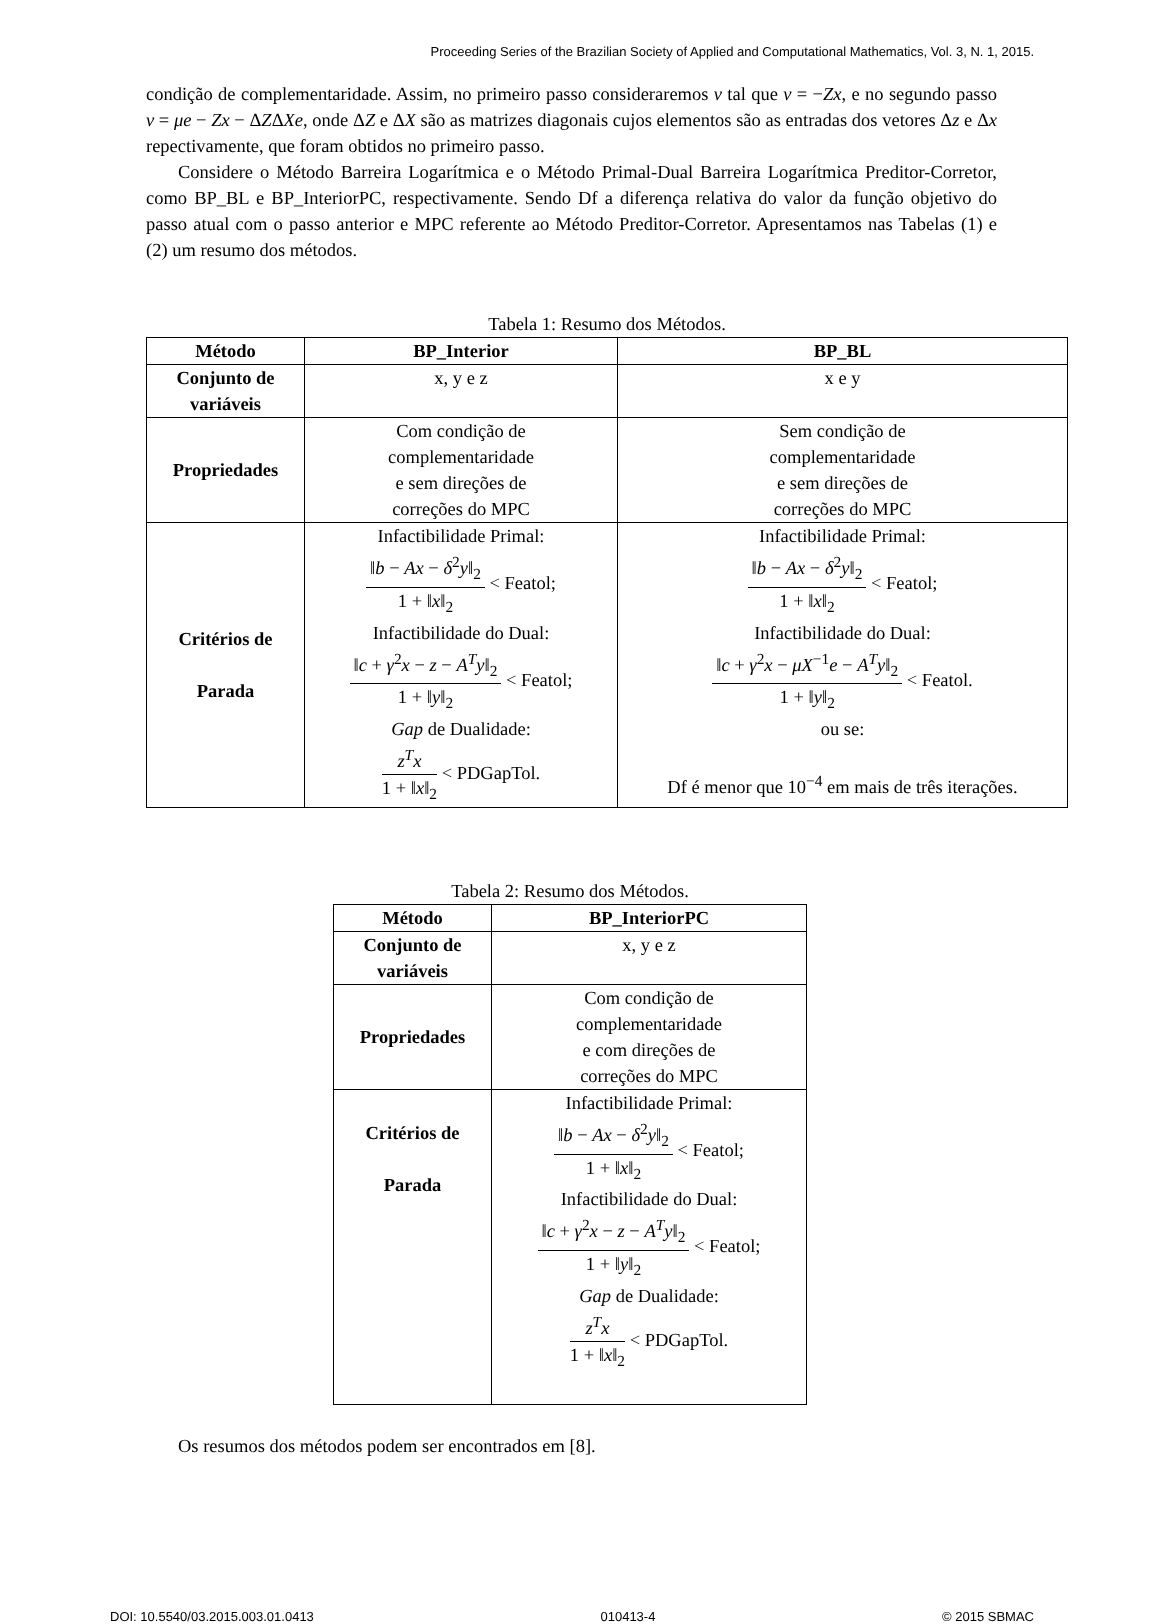Proceeding Series of the Brazilian Society of Applied and Computational Mathematics, Vol. 3, N. 1, 2015.
condição de complementaridade. Assim, no primeiro passo consideraremos v tal que v = −Zx, e no segundo passo v = μe − Zx − ΔZΔXe, onde ΔZ e ΔX são as matrizes diagonais cujos elementos são as entradas dos vetores Δz e Δx repectivamente, que foram obtidos no primeiro passo.
Considere o Método Barreira Logarítmica e o Método Primal-Dual Barreira Logarítmica Preditor-Corretor, como BP_BL e BP_InteriorPC, respectivamente. Sendo Df a diferença relativa do valor da função objetivo do passo atual com o passo anterior e MPC referente ao Método Preditor-Corretor. Apresentamos nas Tabelas (1) e (2) um resumo dos métodos.
Tabela 1: Resumo dos Métodos.
| Método | BP_Interior | BP_BL |
| --- | --- | --- |
| Conjunto de variáveis | x, y e z | x e y |
| Propriedades | Com condição de complementaridade e sem direções de correções do MPC | Sem condição de complementaridade e sem direções de correções do MPC |
| Critérios de Parada | Infactibilidade Primal: ‖ b − Ax − δ<sup>2</sup> y ‖<sub>2</sub> 1 + ‖ x ‖<sub>2</sub> < Featol; Infactibilidade do Dual: ‖ c + γ<sup>2</sup> x − z − A<sup>T</sup> y ‖<sub>2</sub> 1 + ‖ y ‖<sub>2</sub> < Featol; Gap de Dualidade: z<sup>T</sup> x 1 + ‖ x ‖<sub>2</sub> < PDGapTol. | Infactibilidade Primal: ‖ b − Ax − δ<sup>2</sup> y ‖<sub>2</sub> 1 + ‖ x ‖<sub>2</sub> < Featol; Infactibilidade do Dual: ‖ c + γ<sup>2</sup> x − μX<sup>−1</sup> e − A<sup>T</sup> y ‖<sub>2</sub> 1 + ‖ y ‖<sub>2</sub> < Featol. ou se: Df é menor que 10<sup>−4</sup> em mais de três iterações. |
Tabela 2: Resumo dos Métodos.
| Método | BP_InteriorPC |
| --- | --- |
| Conjunto de variáveis | x, y e z |
| Propriedades | Com condição de complementaridade e com direções de correções do MPC |
| Critérios de Parada | Infactibilidade Primal: ‖ b − Ax − δ<sup>2</sup> y ‖<sub>2</sub> 1 + ‖ x ‖<sub>2</sub> < Featol; Infactibilidade do Dual: ‖ c + γ<sup>2</sup> x − z − A<sup>T</sup> y ‖<sub>2</sub> 1 + ‖ y ‖<sub>2</sub> < Featol; Gap de Dualidade: z<sup>T</sup> x 1 + ‖ x ‖<sub>2</sub> < PDGapTol. |
Os resumos dos métodos podem ser encontrados em [8].
DOI: 10.5540/03.2015.003.01.0413 010413-4 © 2015 SBMAC